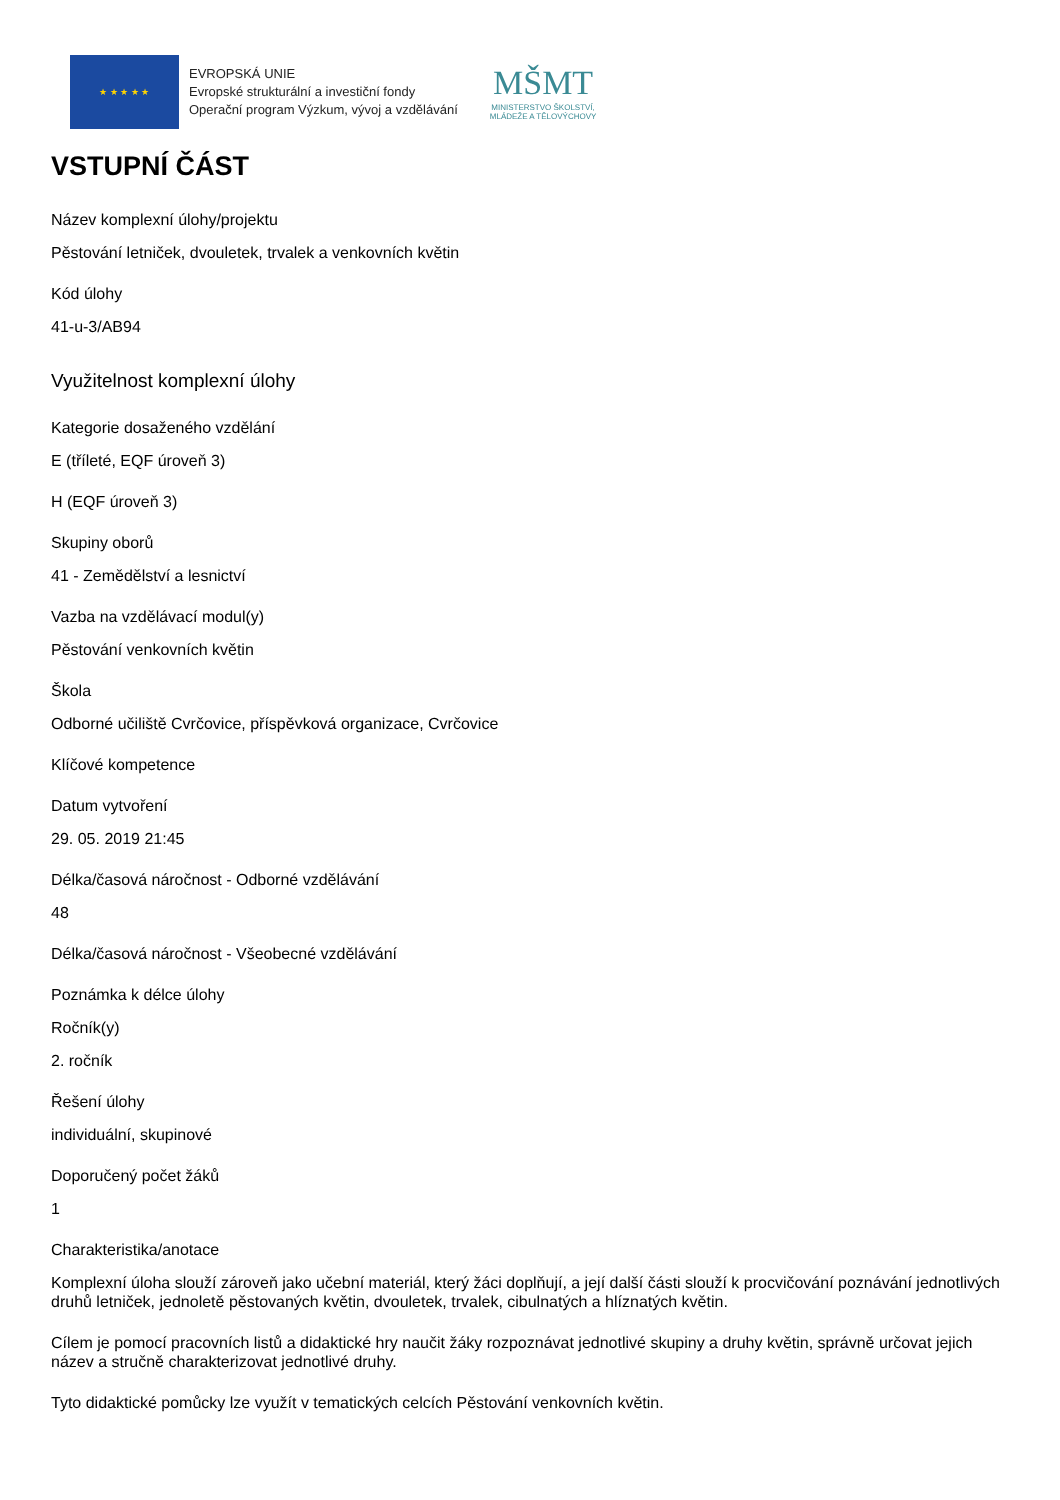★ ★ ★ ★ ★
EVROPSKÁ UNIE
Evropské strukturální a investiční fondy
Operační program Výzkum, vývoj a vzdělávání
MŠMT
MINISTERSTVO ŠKOLSTVÍ,
MLÁDEŽE A TĚLOVÝCHOVY
VSTUPNÍ ČÁST
Název komplexní úlohy/projektu
Pěstování letniček, dvouletek, trvalek a venkovních květin
Kód úlohy
41-u-3/AB94
Využitelnost komplexní úlohy
Kategorie dosaženého vzdělání
E (tříleté, EQF úroveň 3)
H (EQF úroveň 3)
Skupiny oborů
41 - Zemědělství a lesnictví
Vazba na vzdělávací modul(y)
Pěstování venkovních květin
Škola
Odborné učiliště Cvrčovice, příspěvková organizace, Cvrčovice
Klíčové kompetence
Datum vytvoření
29. 05. 2019 21:45
Délka/časová náročnost - Odborné vzdělávání
48
Délka/časová náročnost - Všeobecné vzdělávání
Poznámka k délce úlohy
Ročník(y)
2. ročník
Řešení úlohy
individuální, skupinové
Doporučený počet žáků
1
Charakteristika/anotace
Komplexní úloha slouží zároveň jako učební materiál, který žáci doplňují, a její další části slouží k procvičování poznávání jednotlivých druhů letniček, jednoletě pěstovaných květin, dvouletek, trvalek, cibulnatých a hlíznatých květin.
Cílem je pomocí pracovních listů a didaktické hry naučit žáky rozpoznávat jednotlivé skupiny a druhy květin, správně určovat jejich název a stručně charakterizovat jednotlivé druhy.
Tyto didaktické pomůcky lze využít v tematických celcích Pěstování venkovních květin.